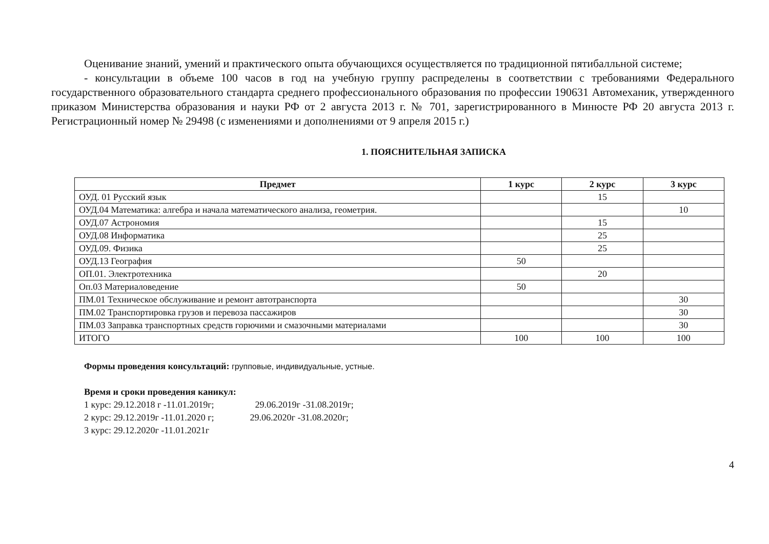Оценивание знаний, умений и практического опыта обучающихся осуществляется по традиционной пятибалльной системе;
- консультации в объеме 100 часов в год на учебную группу распределены в соответствии с требованиями Федерального государственного образовательного стандарта среднего профессионального образования по профессии 190631 Автомеханик, утвержденного приказом Министерства образования и науки РФ от 2 августа 2013 г. № 701, зарегистрированного в Минюсте РФ 20 августа 2013 г. Регистрационный номер № 29498 (с изменениями и дополнениями от 9 апреля 2015 г.)
1. ПОЯСНИТЕЛЬНАЯ ЗАПИСКА
| Предмет | 1 курс | 2 курс | 3 курс |
| --- | --- | --- | --- |
| ОУД. 01 Русский язык | | 15 | |
| ОУД.04 Математика: алгебра и начала математического анализа, геометрия. | | | 10 |
| ОУД.07 Астрономия | | 15 | |
| ОУД.08 Информатика | | 25 | |
| ОУД.09. Физика | | 25 | |
| ОУД.13 География | 50 | | |
| ОП.01. Электротехника | | 20 | |
| Оп.03 Материаловедение | 50 | | |
| ПМ.01 Техническое обслуживание и ремонт автотранспорта | | | 30 |
| ПМ.02 Транспортировка грузов и перевоза пассажиров | | | 30 |
| ПМ.03 Заправка транспортных средств горючими и смазочными материалами | | | 30 |
| ИТОГО | 100 | 100 | 100 |
Формы проведения консультаций: групповые, индивидуальные, устные.
Время и сроки проведения каникул:
1 курс: 29.12.2018 г -11.01.2019г; 29.06.2019г -31.08.2019г;
2 курс: 29.12.2019г -11.01.2020 г; 29.06.2020г -31.08.2020г;
3 курс: 29.12.2020г -11.01.2021г
4